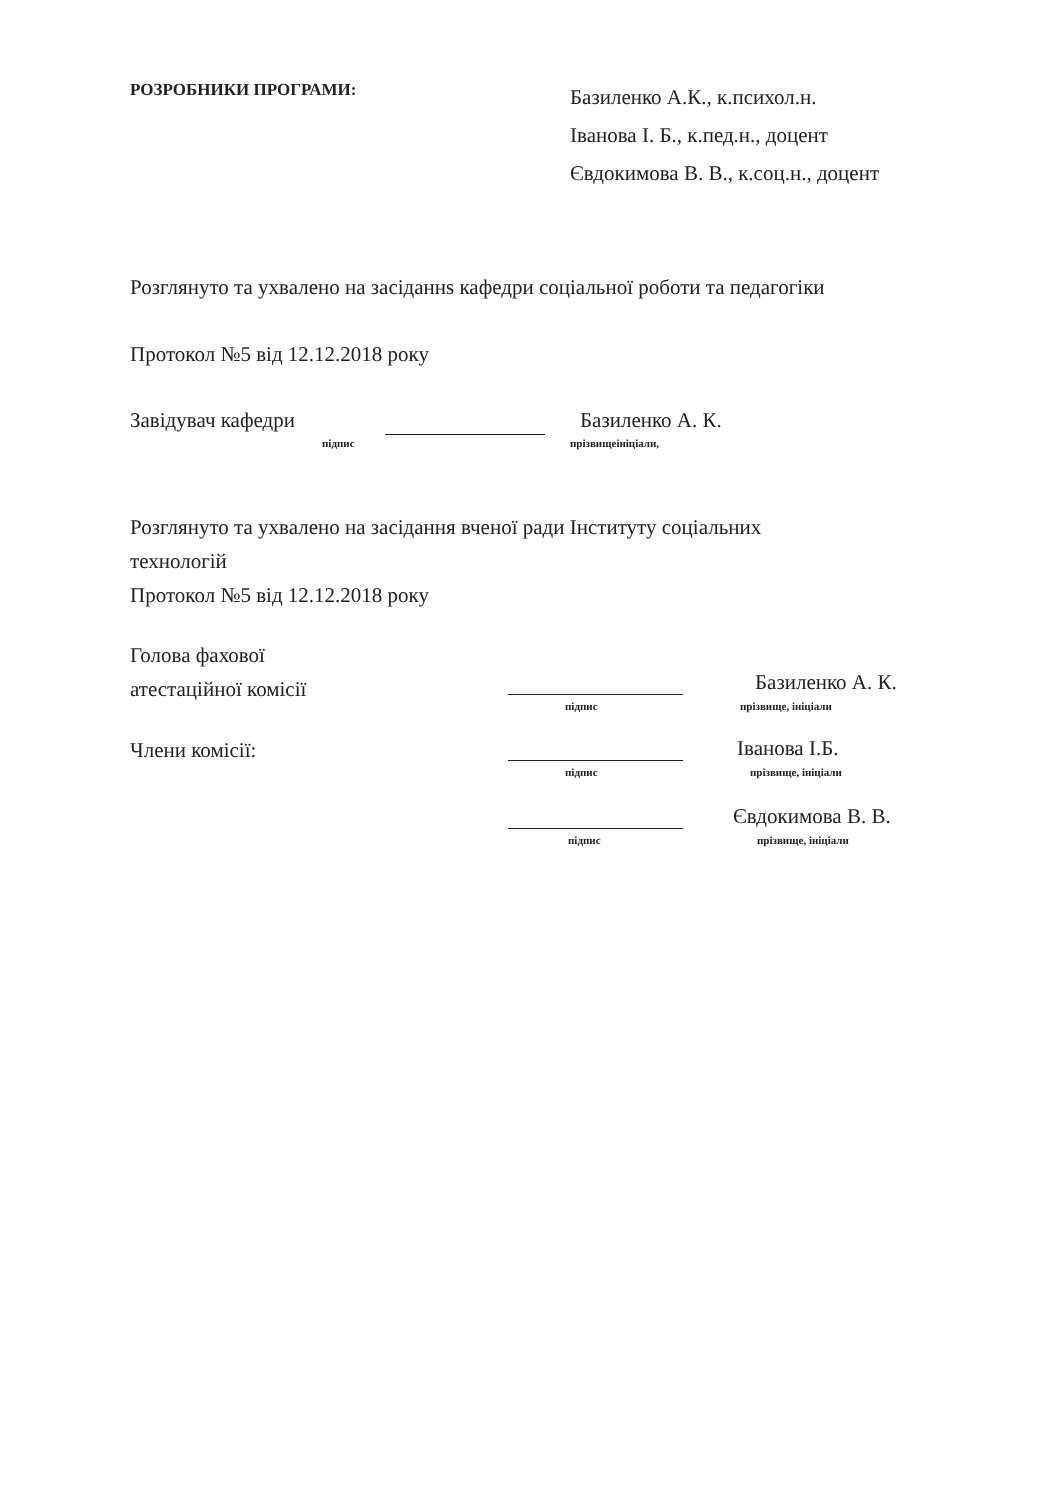РОЗРОБНИКИ ПРОГРАМИ:
Базиленко А.К., к.психол.н.
Іванова І. Б., к.пед.н., доцент
Євдокимова В. В., к.соц.н., доцент
Розглянуто та ухвалено на засіданнs кафедри соціальної роботи та педагогіки
Протокол №5 від 12.12.2018 року
Завідувач кафедри
підпис
Базиленко А. К.
прізвищеініціали,
Розглянуто та ухвалено на засідання вченої ради Інституту соціальних
технологій
Протокол №5 від 12.12.2018 року
Голова фахової
атестаційної комісії
підпис
Базиленко А. К.
прізвище, ініціали
Члени комісії:
підпис
Іванова І.Б.
прізвище, ініціали
підпис
Євдокимова В. В.
прізвище, ініціали